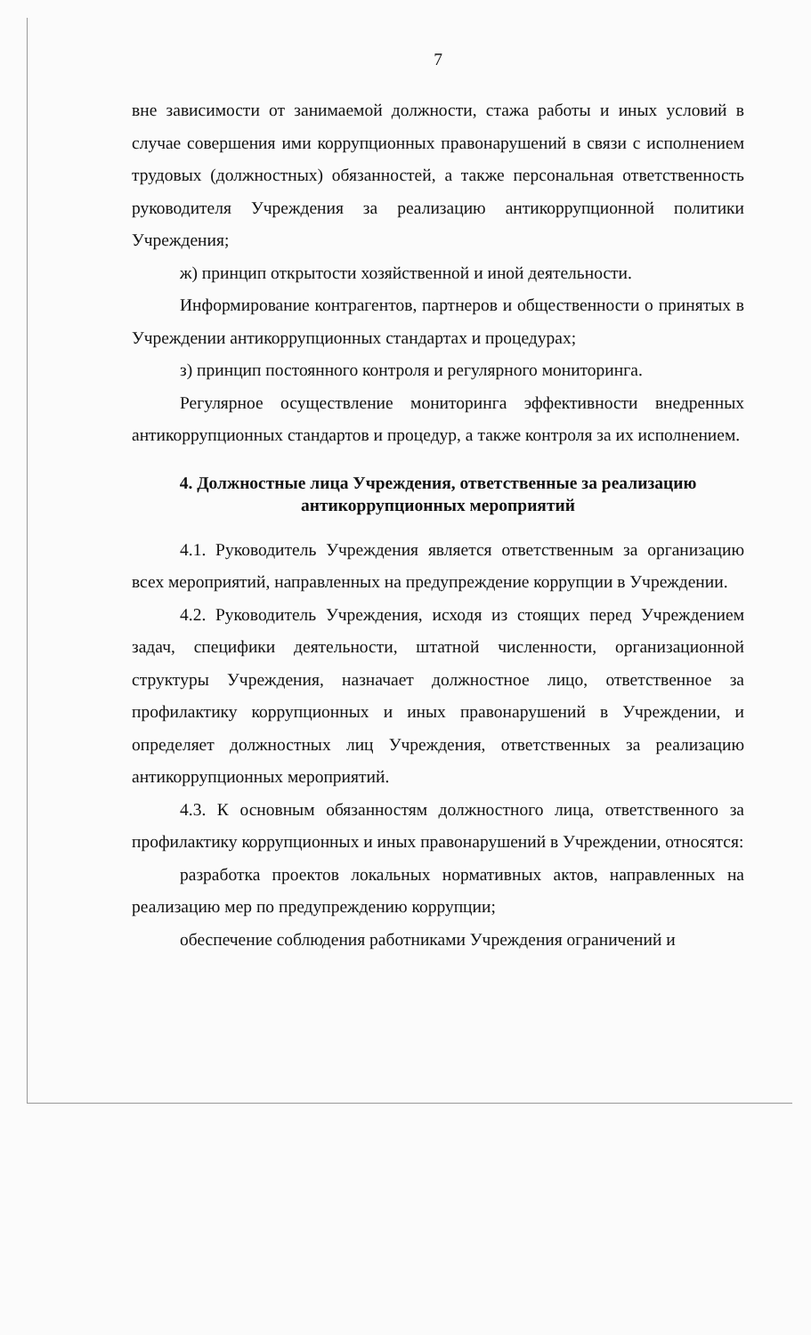7
вне зависимости от занимаемой должности, стажа работы и иных условий в случае совершения ими коррупционных правонарушений в связи с исполнением трудовых (должностных) обязанностей, а также персональная ответственность руководителя Учреждения за реализацию антикоррупционной политики Учреждения;
ж) принцип открытости хозяйственной и иной деятельности.
Информирование контрагентов, партнеров и общественности о принятых в Учреждении антикоррупционных стандартах и процедурах;
з) принцип постоянного контроля и регулярного мониторинга.
Регулярное осуществление мониторинга эффективности внедренных антикоррупционных стандартов и процедур, а также контроля за их исполнением.
4. Должностные лица Учреждения, ответственные за реализацию
антикоррупционных мероприятий
4.1. Руководитель Учреждения является ответственным за организацию всех мероприятий, направленных на предупреждение коррупции в Учреждении.
4.2. Руководитель Учреждения, исходя из стоящих перед Учреждением задач, специфики деятельности, штатной численности, организационной структуры Учреждения, назначает должностное лицо, ответственное за профилактику коррупционных и иных правонарушений в Учреждении, и определяет должностных лиц Учреждения, ответственных за реализацию антикоррупционных мероприятий.
4.3. К основным обязанностям должностного лица, ответственного за профилактику коррупционных и иных правонарушений в Учреждении, относятся:
разработка проектов локальных нормативных актов, направленных на реализацию мер по предупреждению коррупции;
обеспечение соблюдения работниками Учреждения ограничений и